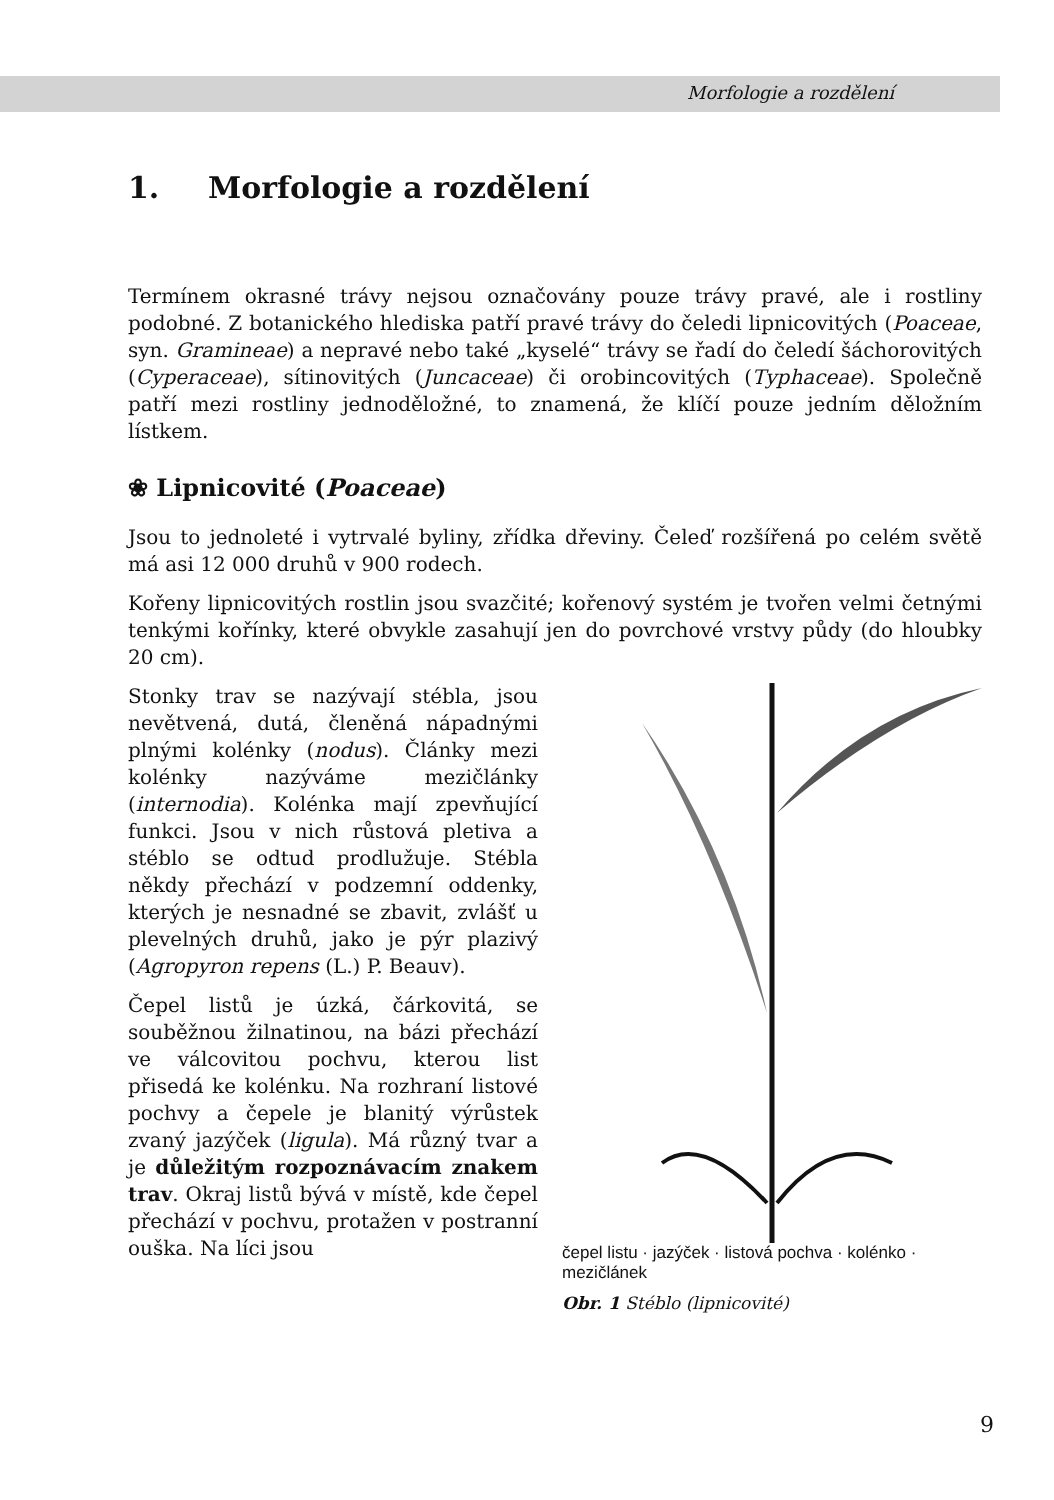Morfologie a rozdělení
1. Morfologie a rozdělení
Termínem okrasné trávy nejsou označovány pouze trávy pravé, ale i rostliny podobné. Z botanického hlediska patří pravé trávy do čeledi lipnicovitých (Poaceae, syn. Gramineae) a nepravé nebo také „kyselé“ trávy se řadí do čeledí šáchorovitých (Cyperaceae), sítinovitých (Juncaceae) či orobincovitých (Typhaceae). Společně patří mezi rostliny jednoděložné, to znamená, že klíčí pouze jedním děložním lístkem.
❀ Lipnicovité (Poaceae)
Jsou to jednoleté i vytrvalé byliny, zřídka dřeviny. Čeleď rozšířená po celém světě má asi 12 000 druhů v 900 rodech.
Kořeny lipnicovitých rostlin jsou svazčité; kořenový systém je tvořen velmi četnými tenkými kořínky, které obvykle zasahují jen do povrchové vrstvy půdy (do hloubky 20 cm).
Stonky trav se nazývají stébla, jsou nevětvená, dutá, členěná nápadnými plnými kolénky (nodus). Články mezi kolénky nazýváme mezičlánky (internodia). Kolénka mají zpevňující funkci. Jsou v nich růstová pletiva a stéblo se odtud prodlužuje. Stébla někdy přechází v podzemní oddenky, kterých je nesnadné se zbavit, zvlášť u plevelných druhů, jako je pýr plazivý (Agropyron repens (L.) P. Beauv).
Čepel listů je úzká, čárkovitá, se souběžnou žilnatinou, na bázi přechází ve válcovitou pochvu, kterou list přisedá ke kolénku. Na rozhraní listové pochvy a čepele je blanitý výrůstek zvaný jazýček (ligula). Má různý tvar a je důležitým rozpoznávacím znakem trav. Okraj listů bývá v místě, kde čepel přechází v pochvu, protažen v postranní ouška. Na líci jsou
čepel listu · jazýček · listová pochva · kolénko · mezičlánek
Obr. 1 Stéblo (lipnicovité)
9